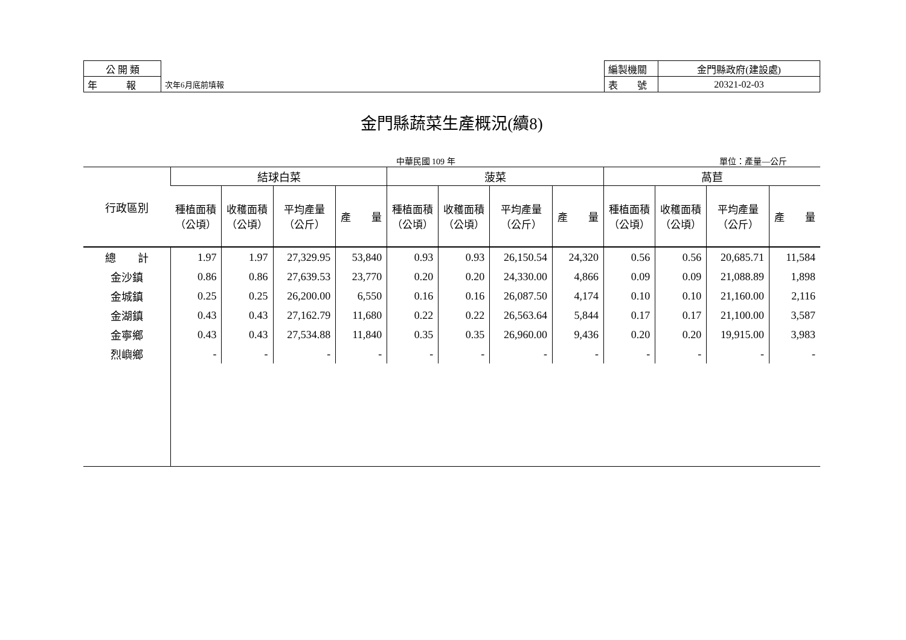| 公 開 類 | | 編製機關 | 金門縣政府(建設處) |
| 年 報 | 次年6月底前填報 | 表 號 | 20321-02-03 |
金門縣蔬菜生產概況(續8)
中華民國 109 年 單位：產量—公斤
| 行政區別 | 結球白菜 | | | | 菠菜 | | | | 萵苣 | | | |
| --- | --- | --- | --- | --- | --- | --- | --- | --- | --- | --- | --- | --- |
| | 種植面積 （公頃） | 收穫面積 （公頃） | 平均產量 （公斤） | 產 量 | 種植面積 （公頃） | 收穫面積 （公頃） | 平均產量 （公斤） | 產 量 | 種植面積 （公頃） | 收穫面積 （公頃） | 平均產量 （公斤） | 產 量 |
| 總 計 | 1.97 | 1.97 | 27,329.95 | 53,840 | 0.93 | 0.93 | 26,150.54 | 24,320 | 0.56 | 0.56 | 20,685.71 | 11,584 |
| 金沙鎮 | 0.86 | 0.86 | 27,639.53 | 23,770 | 0.20 | 0.20 | 24,330.00 | 4,866 | 0.09 | 0.09 | 21,088.89 | 1,898 |
| 金城鎮 | 0.25 | 0.25 | 26,200.00 | 6,550 | 0.16 | 0.16 | 26,087.50 | 4,174 | 0.10 | 0.10 | 21,160.00 | 2,116 |
| 金湖鎮 | 0.43 | 0.43 | 27,162.79 | 11,680 | 0.22 | 0.22 | 26,563.64 | 5,844 | 0.17 | 0.17 | 21,100.00 | 3,587 |
| 金寧鄉 | 0.43 | 0.43 | 27,534.88 | 11,840 | 0.35 | 0.35 | 26,960.00 | 9,436 | 0.20 | 0.20 | 19,915.00 | 3,983 |
| 烈嶼鄉 | - | - | - | - | - | - | - | - | - | - | - | - |